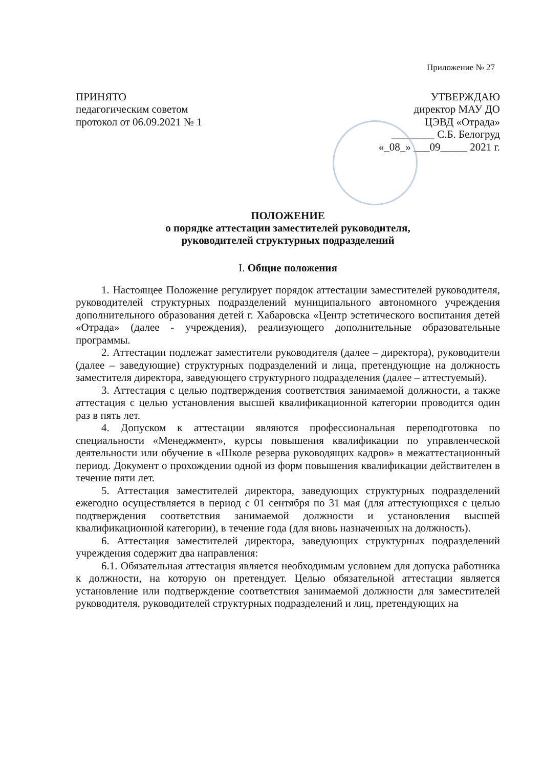Приложение № 27
ПРИНЯТО
педагогическим советом
протокол от 06.09.2021 № 1
УТВЕРЖДАЮ
директор МАУ ДО
ЦЭВД «Отрада»
________ С.Б. Белогруд
«_08_» ___09_____ 2021 г.
ПОЛОЖЕНИЕ
о порядке аттестации заместителей руководителя,
руководителей структурных подразделений
I. Общие положения
1. Настоящее Положение регулирует порядок аттестации заместителей руководителя, руководителей структурных подразделений муниципального автономного учреждения дополнительного образования детей г. Хабаровска «Центр эстетического воспитания детей «Отрада» (далее - учреждения), реализующего дополнительные образовательные программы.
2. Аттестации подлежат заместители руководителя (далее – директора), руководители (далее – заведующие) структурных подразделений и лица, претендующие на должность заместителя директора, заведующего структурного подразделения (далее – аттестуемый).
3. Аттестация с целью подтверждения соответствия занимаемой должности, а также аттестация с целью установления высшей квалификационной категории проводится один раз в пять лет.
4. Допуском к аттестации являются профессиональная переподготовка по специальности «Менеджмент», курсы повышения квалификации по управленческой деятельности или обучение в «Школе резерва руководящих кадров» в межаттестационный период. Документ о прохождении одной из форм повышения квалификации действителен в течение пяти лет.
5. Аттестация заместителей директора, заведующих структурных подразделений ежегодно осуществляется в период с 01 сентября по 31 мая (для аттестующихся с целью подтверждения соответствия занимаемой должности и установления высшей квалификационной категории), в течение года (для вновь назначенных на должность).
6. Аттестация заместителей директора, заведующих структурных подразделений учреждения содержит два направления:
6.1. Обязательная аттестация является необходимым условием для допуска работника к должности, на которую он претендует. Целью обязательной аттестации является установление или подтверждение соответствия занимаемой должности для заместителей руководителя, руководителей структурных подразделений и лиц, претендующих на